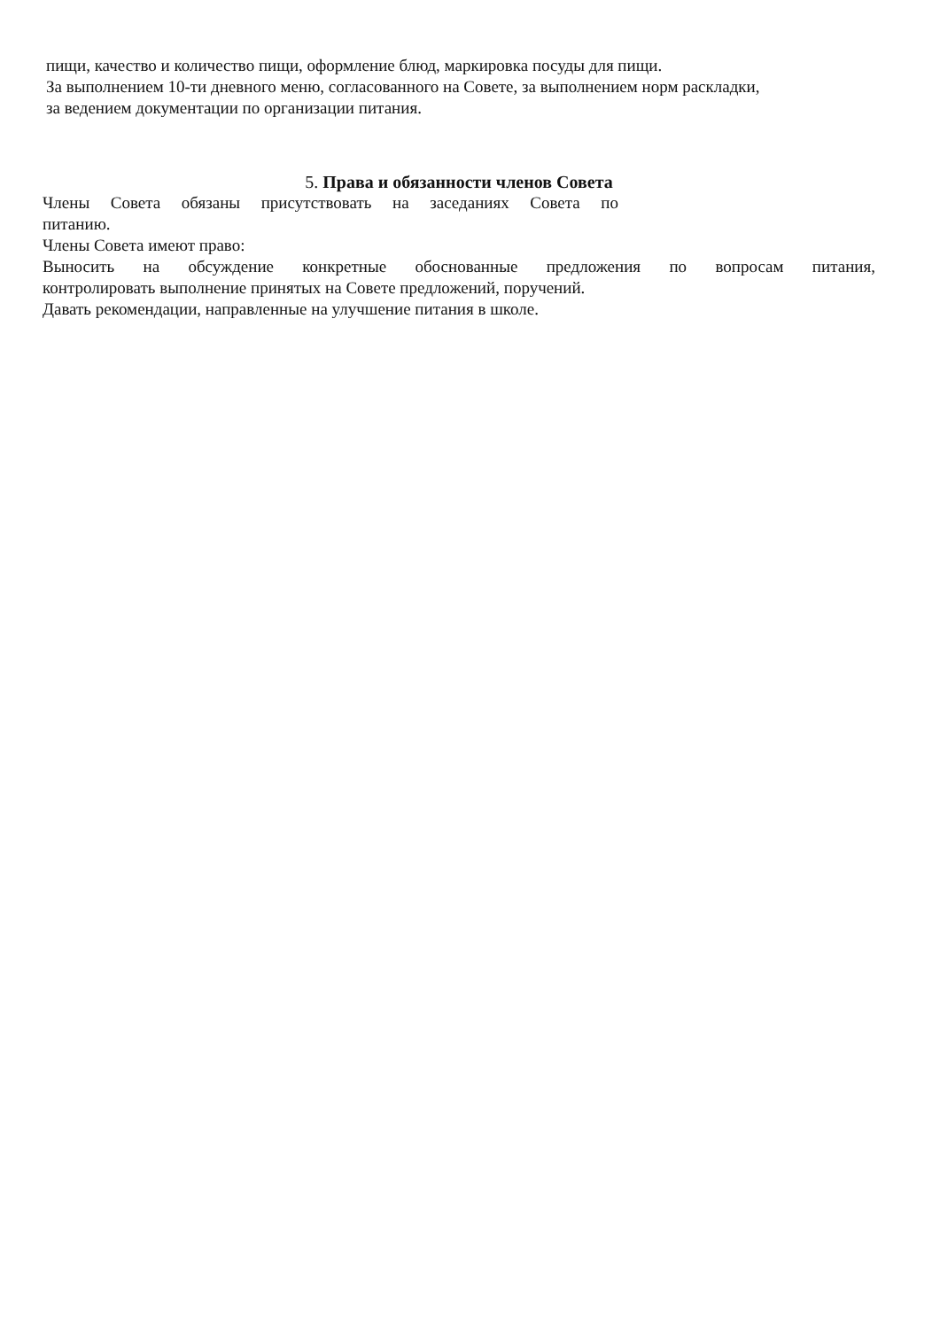пищи, качество и количество пищи, оформление блюд, маркировка посуды для пищи.
За выполнением 10-ти дневного меню, согласованного на Совете, за выполнением норм раскладки,
за ведением документации по организации питания.
5. Права и обязанности членов Совета
Члены Совета обязаны присутствовать на заседаниях Совета по
питанию.
Члены Совета имеют право:
Выносить на обсуждение конкретные обоснованные предложения по вопросам питания,
контролировать выполнение принятых на Совете предложений, поручений.
Давать рекомендации, направленные на улучшение питания в школе.